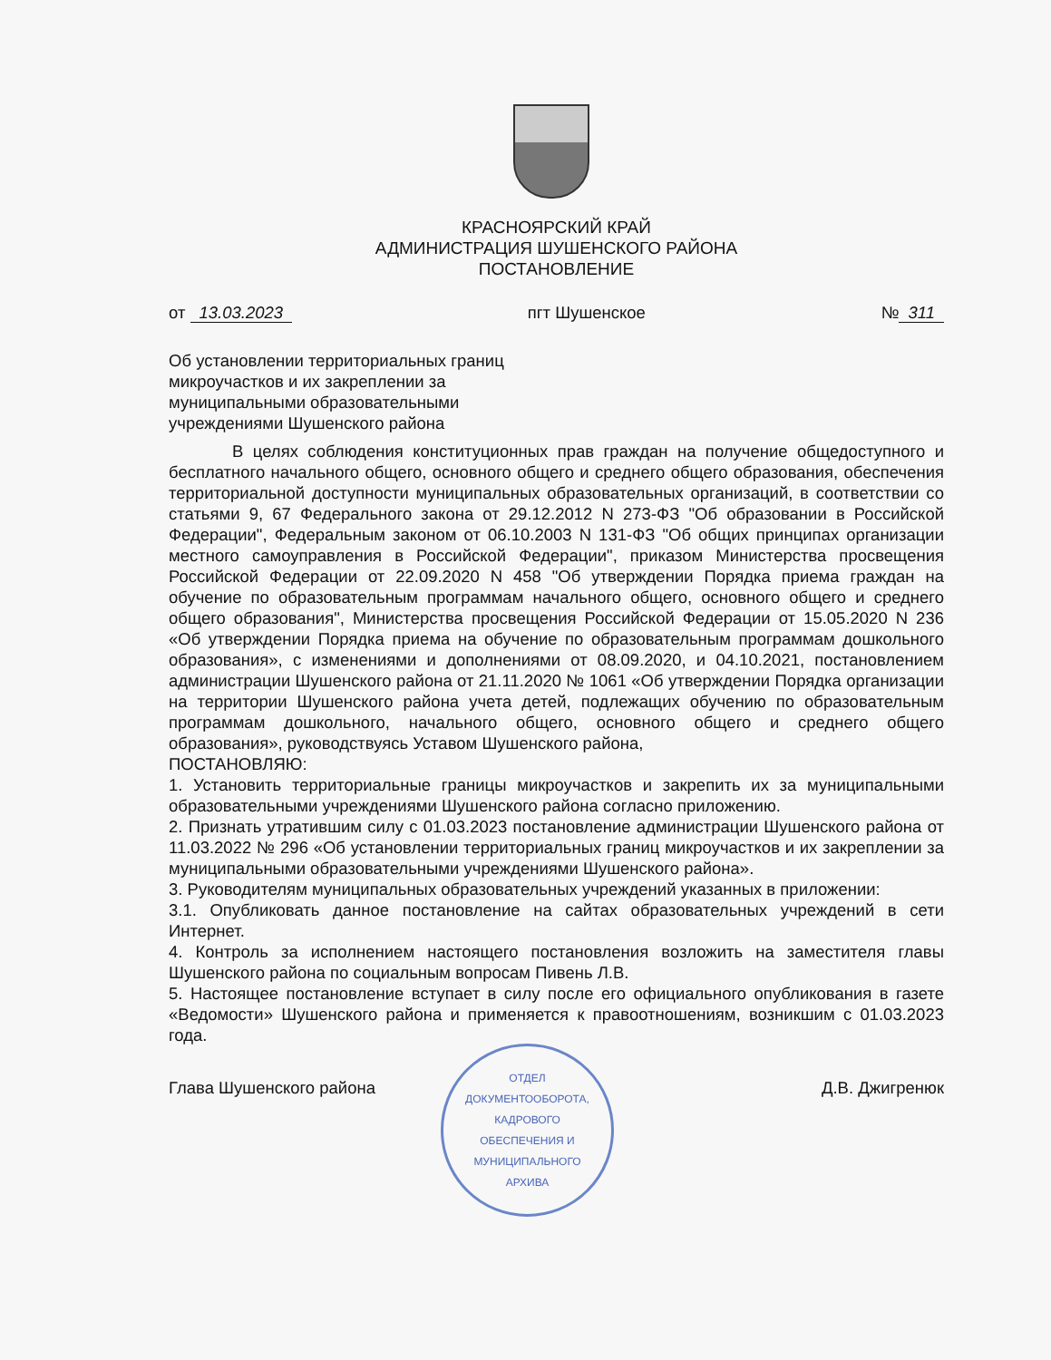КРАСНОЯРСКИЙ КРАЙ
АДМИНИСТРАЦИЯ ШУШЕНСКОГО РАЙОНА
ПОСТАНОВЛЕНИЕ
от 13.03.2023 пгт Шушенское № 311
Об установлении территориальных границ микроучастков и их закреплении за муниципальными образовательными учреждениями Шушенского района
В целях соблюдения конституционных прав граждан на получение общедоступного и бесплатного начального общего, основного общего и среднего общего образования, обеспечения территориальной доступности муниципальных образовательных организаций, в соответствии со статьями 9, 67 Федерального закона от 29.12.2012 N 273-ФЗ "Об образовании в Российской Федерации", Федеральным законом от 06.10.2003 N 131-ФЗ "Об общих принципах организации местного самоуправления в Российской Федерации", приказом Министерства просвещения Российской Федерации от 22.09.2020 N 458 "Об утверждении Порядка приема граждан на обучение по образовательным программам начального общего, основного общего и среднего общего образования", Министерства просвещения Российской Федерации от 15.05.2020 N 236 «Об утверждении Порядка приема на обучение по образовательным программам дошкольного образования», с изменениями и дополнениями от 08.09.2020, и 04.10.2021, постановлением администрации Шушенского района от 21.11.2020 № 1061 «Об утверждении Порядка организации на территории Шушенского района учета детей, подлежащих обучению по образовательным программам дошкольного, начального общего, основного общего и среднего общего образования», руководствуясь Уставом Шушенского района,
ПОСТАНОВЛЯЮ:
1. Установить территориальные границы микроучастков и закрепить их за муниципальными образовательными учреждениями Шушенского района согласно приложению.
2. Признать утратившим силу с 01.03.2023 постановление администрации Шушенского района от 11.03.2022 № 296 «Об установлении территориальных границ микроучастков и их закреплении за муниципальными образовательными учреждениями Шушенского района».
3. Руководителям муниципальных образовательных учреждений указанных в приложении:
3.1. Опубликовать данное постановление на сайтах образовательных учреждений в сети Интернет.
4. Контроль за исполнением настоящего постановления возложить на заместителя главы Шушенского района по социальным вопросам Пивень Л.В.
5. Настоящее постановление вступает в силу после его официального опубликования в газете «Ведомости» Шушенского района и применяется к правоотношениям, возникшим с 01.03.2023 года.
Глава Шушенского района Д.В. Джигренюк
ОТДЕЛ
ДОКУМЕНТООБОРОТА,
КАДРОВОГО
ОБЕСПЕЧЕНИЯ И
МУНИЦИПАЛЬНОГО
АРХИВА